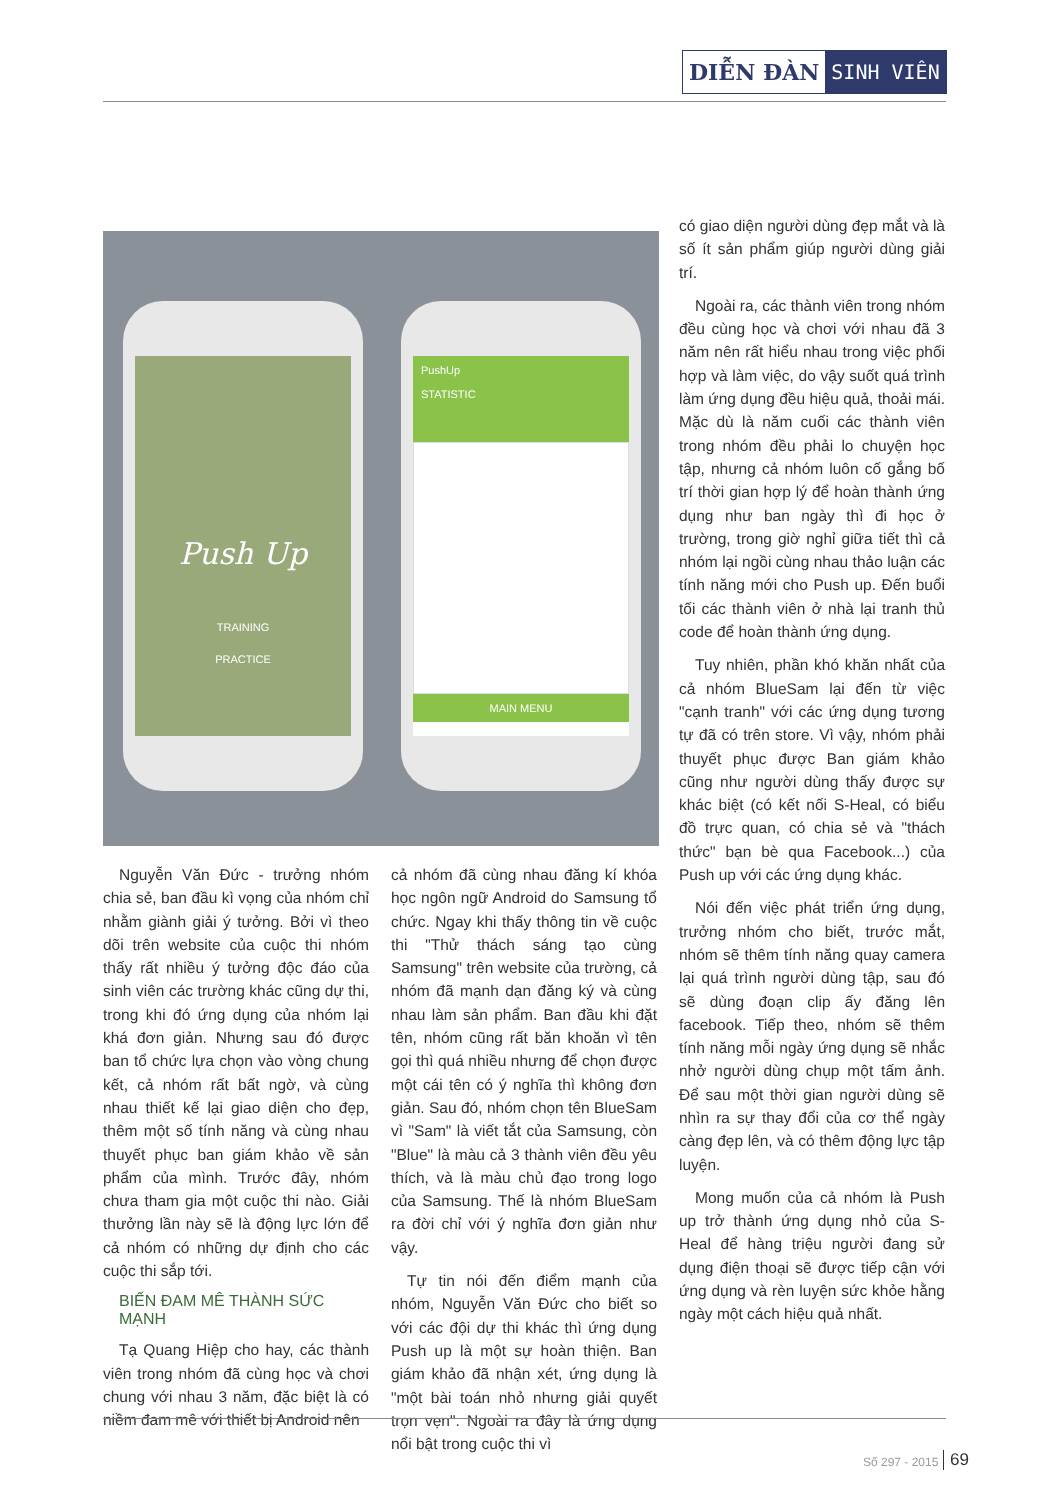DIỄN ĐÀN SINH VIÊN
Push Up
TRAINING
PRACTICE
PushUp
STATISTIC
MAIN MENU
Nguyễn Văn Đức - trưởng nhóm chia sẻ, ban đầu kì vọng của nhóm chỉ nhằm giành giải ý tưởng. Bởi vì theo dõi trên website của cuộc thi nhóm thấy rất nhiều ý tưởng độc đáo của sinh viên các trường khác cũng dự thi, trong khi đó ứng dụng của nhóm lại khá đơn giản. Nhưng sau đó được ban tổ chức lựa chọn vào vòng chung kết, cả nhóm rất bất ngờ, và cùng nhau thiết kế lại giao diện cho đẹp, thêm một số tính năng và cùng nhau thuyết phục ban giám khảo về sản phẩm của mình. Trước đây, nhóm chưa tham gia một cuộc thi nào. Giải thưởng lần này sẽ là động lực lớn để cả nhóm có những dự định cho các cuộc thi sắp tới.
BIẾN ĐAM MÊ THÀNH SỨC MẠNH
Tạ Quang Hiệp cho hay, các thành viên trong nhóm đã cùng học và chơi chung với nhau 3 năm, đặc biệt là có niềm đam mê với thiết bị Android nên
cả nhóm đã cùng nhau đăng kí khóa học ngôn ngữ Android do Samsung tổ chức. Ngay khi thấy thông tin về cuộc thi "Thử thách sáng tạo cùng Samsung" trên website của trường, cả nhóm đã mạnh dạn đăng ký và cùng nhau làm sản phẩm. Ban đầu khi đặt tên, nhóm cũng rất băn khoăn vì tên gọi thì quá nhiều nhưng để chọn được một cái tên có ý nghĩa thì không đơn giản. Sau đó, nhóm chọn tên BlueSam vì "Sam" là viết tắt của Samsung, còn "Blue" là màu cả 3 thành viên đều yêu thích, và là màu chủ đạo trong logo của Samsung. Thế là nhóm BlueSam ra đời chỉ với ý nghĩa đơn giản như vậy.
Tự tin nói đến điểm mạnh của nhóm, Nguyễn Văn Đức cho biết so với các đội dự thi khác thì ứng dụng Push up là một sự hoàn thiện. Ban giám khảo đã nhận xét, ứng dụng là "một bài toán nhỏ nhưng giải quyết trọn vẹn". Ngoài ra đây là ứng dụng nổi bật trong cuộc thi vì
có giao diện người dùng đẹp mắt và là số ít sản phẩm giúp người dùng giải trí.
Ngoài ra, các thành viên trong nhóm đều cùng học và chơi với nhau đã 3 năm nên rất hiểu nhau trong việc phối hợp và làm việc, do vậy suốt quá trình làm ứng dụng đều hiệu quả, thoải mái. Mặc dù là năm cuối các thành viên trong nhóm đều phải lo chuyện học tập, nhưng cả nhóm luôn cố gắng bố trí thời gian hợp lý để hoàn thành ứng dụng như ban ngày thì đi học ở trường, trong giờ nghỉ giữa tiết thì cả nhóm lại ngồi cùng nhau thảo luận các tính năng mới cho Push up. Đến buổi tối các thành viên ở nhà lại tranh thủ code để hoàn thành ứng dụng.
Tuy nhiên, phần khó khăn nhất của cả nhóm BlueSam lại đến từ việc "cạnh tranh" với các ứng dụng tương tự đã có trên store. Vì vậy, nhóm phải thuyết phục được Ban giám khảo cũng như người dùng thấy được sự khác biệt (có kết nối S-Heal, có biểu đồ trực quan, có chia sẻ và "thách thức" bạn bè qua Facebook...) của Push up với các ứng dụng khác.
Nói đến việc phát triển ứng dụng, trưởng nhóm cho biết, trước mắt, nhóm sẽ thêm tính năng quay camera lại quá trình người dùng tập, sau đó sẽ dùng đoạn clip ấy đăng lên facebook. Tiếp theo, nhóm sẽ thêm tính năng mỗi ngày ứng dụng sẽ nhắc nhở người dùng chụp một tấm ảnh. Để sau một thời gian người dùng sẽ nhìn ra sự thay đổi của cơ thể ngày càng đẹp lên, và có thêm động lực tập luyện.
Mong muốn của cả nhóm là Push up trở thành ứng dụng nhỏ của S-Heal để hàng triệu người đang sử dụng điện thoại sẽ được tiếp cận với ứng dụng và rèn luyện sức khỏe hằng ngày một cách hiệu quả nhất.
Số 297 - 2015 69